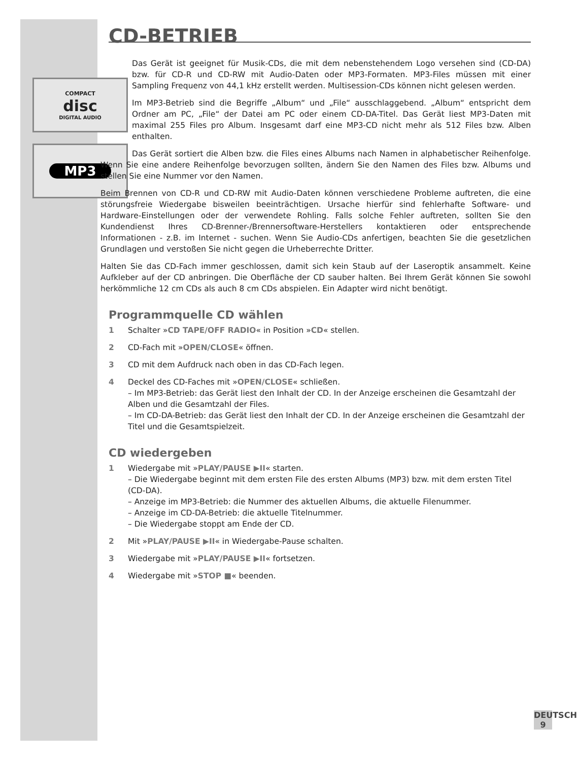COMPACT
disc
DIGITAL AUDIO
MP3
CD-BETRIEB
Das Gerät ist geeignet für Musik-CDs, die mit dem nebenstehendem Logo versehen sind (CD-DA) bzw. für CD-R und CD-RW mit Audio-Daten oder MP3-Formaten. MP3-Files müssen mit einer Sampling Frequenz von 44,1 kHz erstellt werden. Multisession-CDs können nicht gelesen werden.
Im MP3-Betrieb sind die Begriffe „Album“ und „File“ ausschlaggebend. „Album“ entspricht dem Ordner am PC, „File“ der Datei am PC oder einem CD-DA-Titel. Das Gerät liest MP3-Daten mit maximal 255 Files pro Album. Insgesamt darf eine MP3-CD nicht mehr als 512 Files bzw. Alben enthalten.
Das Gerät sortiert die Alben bzw. die Files eines Albums nach Namen in alphabetischer Reihenfolge. Wenn Sie eine andere Reihenfolge bevorzugen sollten, ändern Sie den Namen des Files bzw. Albums und stellen Sie eine Nummer vor den Namen.
Beim Brennen von CD-R und CD-RW mit Audio-Daten können verschiedene Probleme auftreten, die eine störungsfreie Wiedergabe bisweilen beeinträchtigen. Ursache hierfür sind fehlerhafte Software- und Hardware-Einstellungen oder der verwendete Rohling. Falls solche Fehler auftreten, sollten Sie den Kundendienst Ihres CD-Brenner-/Brennersoftware-Herstellers kontaktieren oder entsprechende Informationen - z.B. im Internet - suchen. Wenn Sie Audio-CDs anfertigen, beachten Sie die gesetzlichen Grundlagen und verstoßen Sie nicht gegen die Urheberrechte Dritter.
Halten Sie das CD-Fach immer geschlossen, damit sich kein Staub auf der Laseroptik ansammelt. Keine Aufkleber auf der CD anbringen. Die Oberfläche der CD sauber halten. Bei Ihrem Gerät können Sie sowohl herkömmliche 12 cm CDs als auch 8 cm CDs abspielen. Ein Adapter wird nicht benötigt.
Programmquelle CD wählen
1 Schalter »CD TAPE/OFF RADIO« in Position »CD« stellen.
2 CD-Fach mit »OPEN/CLOSE« öffnen.
3 CD mit dem Aufdruck nach oben in das CD-Fach legen.
4 Deckel des CD-Faches mit »OPEN/CLOSE« schließen.
– Im MP3-Betrieb: das Gerät liest den Inhalt der CD. In der Anzeige erscheinen die Gesamtzahl der Alben und die Gesamtzahl der Files.
– Im CD-DA-Betrieb: das Gerät liest den Inhalt der CD. In der Anzeige erscheinen die Gesamtzahl der Titel und die Gesamtspielzeit.
CD wiedergeben
1 Wiedergabe mit »PLAY/PAUSE ▶II« starten.
– Die Wiedergabe beginnt mit dem ersten File des ersten Albums (MP3) bzw. mit dem ersten Titel (CD-DA).
– Anzeige im MP3-Betrieb: die Nummer des aktuellen Albums, die aktuelle Filenummer.
– Anzeige im CD-DA-Betrieb: die aktuelle Titelnummer.
– Die Wiedergabe stoppt am Ende der CD.
2 Mit »PLAY/PAUSE ▶II« in Wiedergabe-Pause schalten.
3 Wiedergabe mit »PLAY/PAUSE ▶II« fortsetzen.
4 Wiedergabe mit »STOP ■« beenden.
DEUTSCH
9